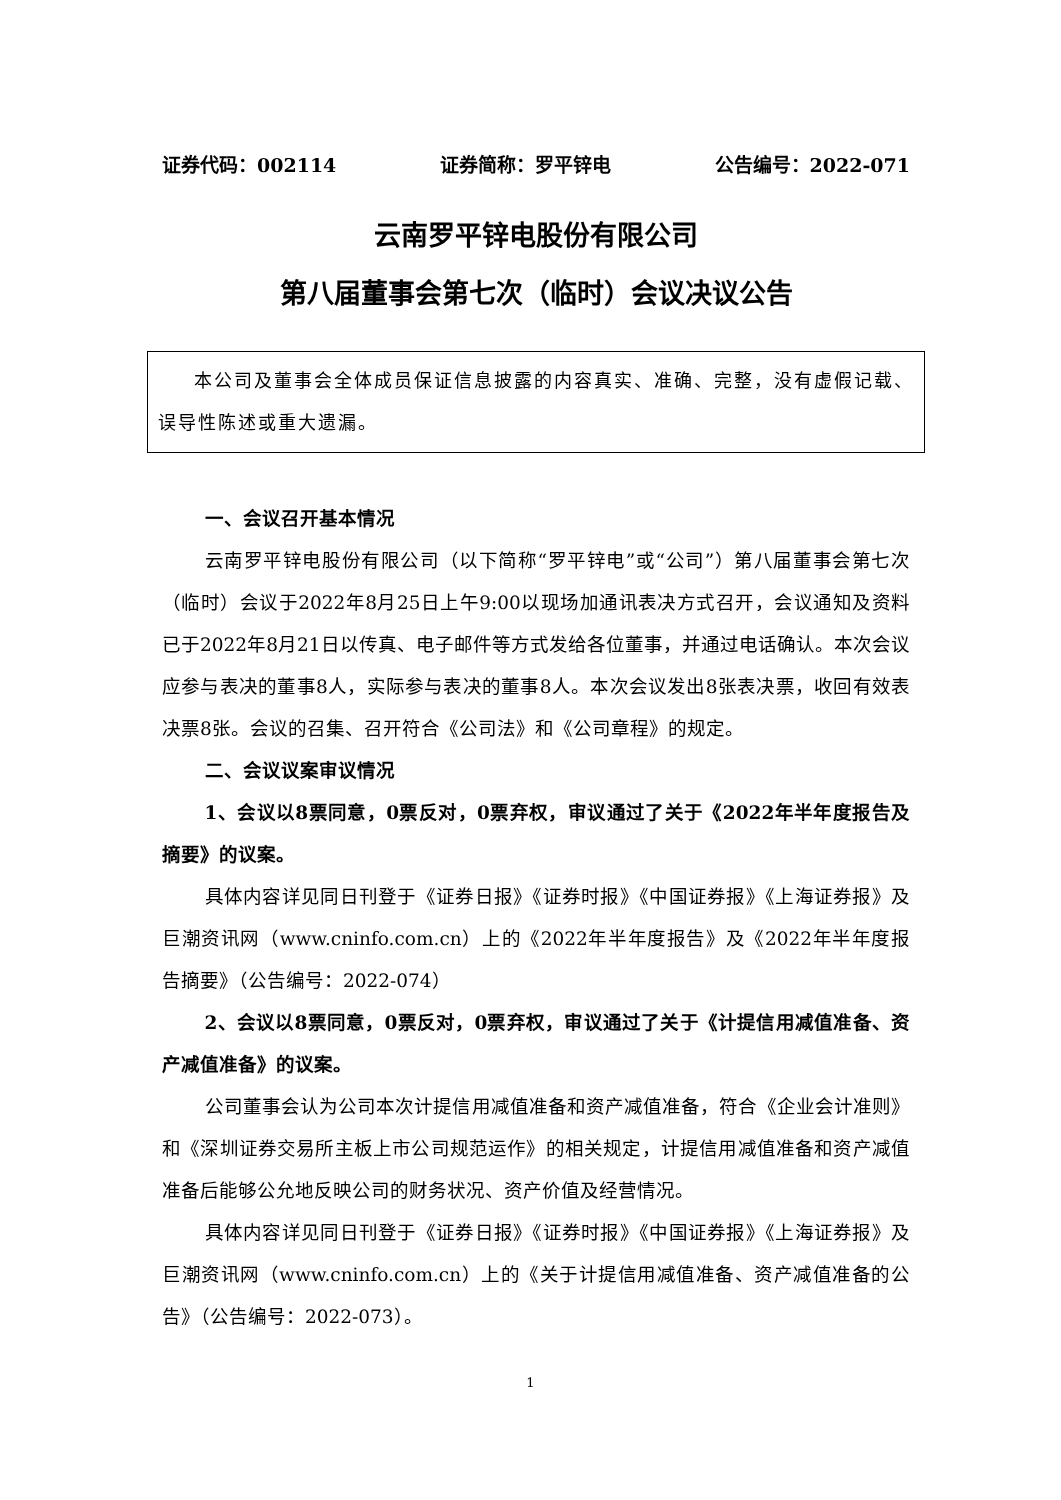证券代码：002114 证券简称：罗平锌电 公告编号：2022-071
云南罗平锌电股份有限公司
第八届董事会第七次（临时）会议决议公告
本公司及董事会全体成员保证信息披露的内容真实、准确、完整，没有虚假记载、误导性陈述或重大遗漏。
一、会议召开基本情况
云南罗平锌电股份有限公司（以下简称“罗平锌电”或“公司”）第八届董事会第七次（临时）会议于2022年8月25日上午9:00以现场加通讯表决方式召开，会议通知及资料已于2022年8月21日以传真、电子邮件等方式发给各位董事，并通过电话确认。本次会议应参与表决的董事8人，实际参与表决的董事8人。本次会议发出8张表决票，收回有效表决票8张。会议的召集、召开符合《公司法》和《公司章程》的规定。
二、会议议案审议情况
1、会议以8票同意，0票反对，0票弃权，审议通过了关于《2022年半年度报告及摘要》的议案。
具体内容详见同日刊登于《证券日报》《证券时报》《中国证券报》《上海证券报》及巨潮资讯网（www.cninfo.com.cn）上的《2022年半年度报告》及《2022年半年度报告摘要》（公告编号：2022-074）
2、会议以8票同意，0票反对，0票弃权，审议通过了关于《计提信用减值准备、资产减值准备》的议案。
公司董事会认为公司本次计提信用减值准备和资产减值准备，符合《企业会计准则》和《深圳证券交易所主板上市公司规范运作》的相关规定，计提信用减值准备和资产减值准备后能够公允地反映公司的财务状况、资产价值及经营情况。
具体内容详见同日刊登于《证券日报》《证券时报》《中国证券报》《上海证券报》及巨潮资讯网（www.cninfo.com.cn）上的《关于计提信用减值准备、资产减值准备的公告》（公告编号：2022-073）。
1